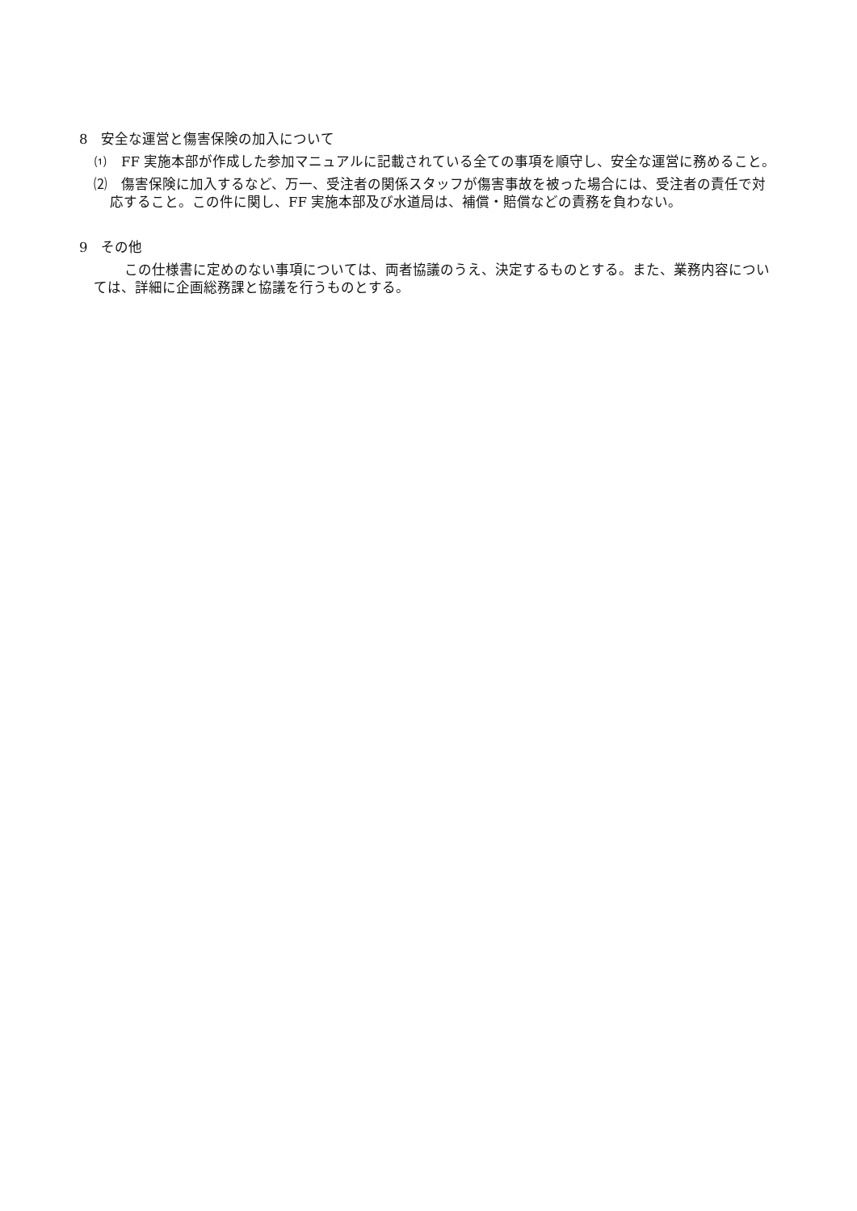8　安全な運営と傷害保険の加入について
⑴　FF 実施本部が作成した参加マニュアルに記載されている全ての事項を順守し、安全な運営に務めること。
⑵　傷害保険に加入するなど、万一、受注者の関係スタッフが傷害事故を被った場合には、受注者の責任で対応すること。この件に関し、FF 実施本部及び水道局は、補償・賠償などの責務を負わない。
9　その他
この仕様書に定めのない事項については、両者協議のうえ、決定するものとする。また、業務内容については、詳細に企画総務課と協議を行うものとする。